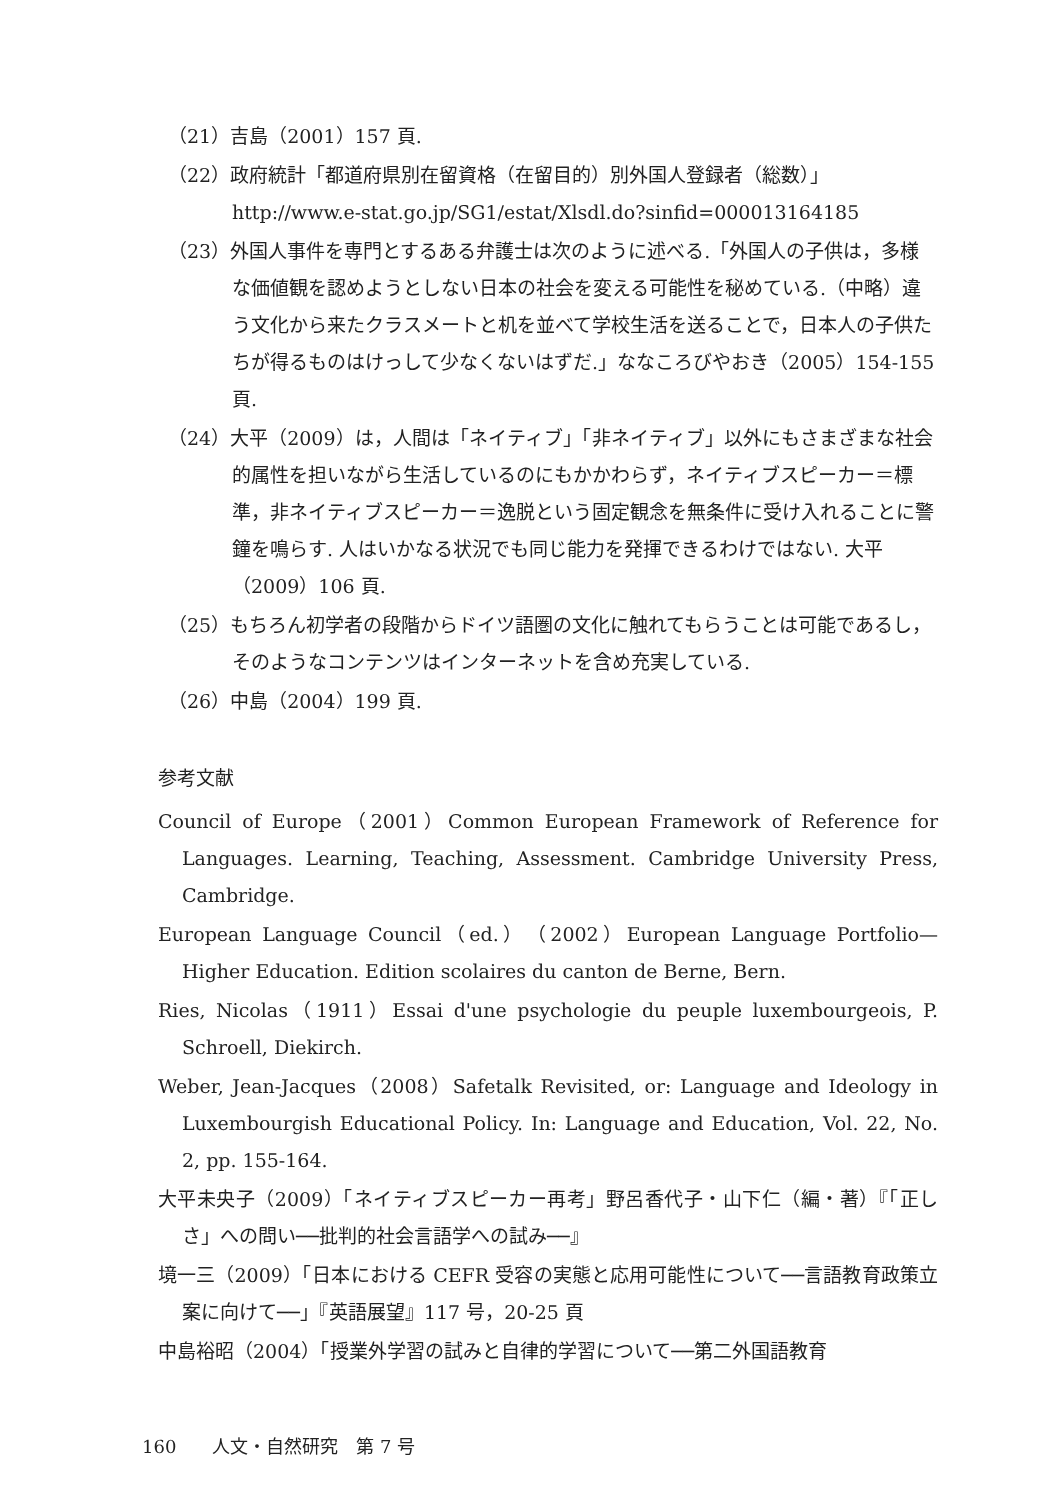（21）吉島（2001）157 頁.
（22）政府統計「都道府県別在留資格（在留目的）別外国人登録者（総数）」
http://www.e-stat.go.jp/SG1/estat/Xlsdl.do?sinfid=000013164185
（23）外国人事件を専門とするある弁護士は次のように述べる.「外国人の子供は，多様な価値観を認めようとしない日本の社会を変える可能性を秘めている.（中略）違う文化から来たクラスメートと机を並べて学校生活を送ることで，日本人の子供たちが得るものはけっして少なくないはずだ.」ななころびやおき（2005）154-155 頁.
（24）大平（2009）は，人間は「ネイティブ」「非ネイティブ」以外にもさまざまな社会的属性を担いながら生活しているのにもかかわらず，ネイティブスピーカー＝標準，非ネイティブスピーカー＝逸脱という固定観念を無条件に受け入れることに警鐘を鳴らす. 人はいかなる状況でも同じ能力を発揮できるわけではない. 大平（2009）106 頁.
（25）もちろん初学者の段階からドイツ語圏の文化に触れてもらうことは可能であるし，そのようなコンテンツはインターネットを含め充実している.
（26）中島（2004）199 頁.
参考文献
Council of Europe（2001）Common European Framework of Reference for Languages. Learning, Teaching, Assessment. Cambridge University Press, Cambridge.
European Language Council（ed.）（2002）European Language Portfolio—Higher Education. Edition scolaires du canton de Berne, Bern.
Ries, Nicolas（1911）Essai d'une psychologie du peuple luxembourgeois, P. Schroell, Diekirch.
Weber, Jean-Jacques（2008）Safetalk Revisited, or: Language and Ideology in Luxembourgish Educational Policy. In: Language and Education, Vol. 22, No. 2, pp. 155-164.
大平未央子（2009）「ネイティブスピーカー再考」野呂香代子・山下仁（編・著）『「正しさ」への問い──批判的社会言語学への試み──』
境一三（2009）「日本における CEFR 受容の実態と応用可能性について──言語教育政策立案に向けて──」『英語展望』117 号，20-25 頁
中島裕昭（2004）「授業外学習の試みと自律的学習について──第二外国語教育
160　　人文・自然研究　第 7 号